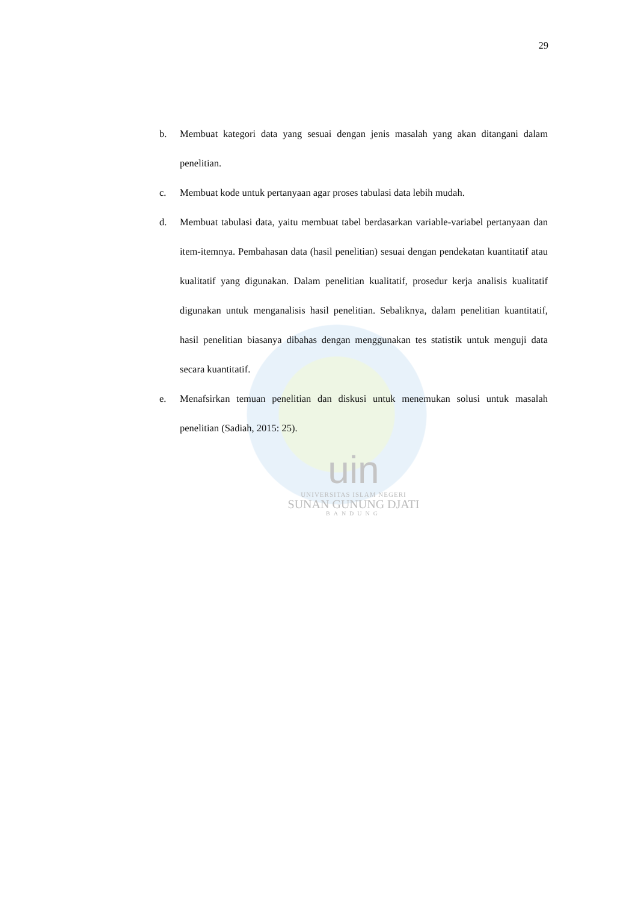29
b. Membuat kategori data yang sesuai dengan jenis masalah yang akan ditangani dalam penelitian.
c. Membuat kode untuk pertanyaan agar proses tabulasi data lebih mudah.
d. Membuat tabulasi data, yaitu membuat tabel berdasarkan variable-variabel pertanyaan dan item-itemnya. Pembahasan data (hasil penelitian) sesuai dengan pendekatan kuantitatif atau kualitatif yang digunakan. Dalam penelitian kualitatif, prosedur kerja analisis kualitatif digunakan untuk menganalisis hasil penelitian. Sebaliknya, dalam penelitian kuantitatif, hasil penelitian biasanya dibahas dengan menggunakan tes statistik untuk menguji data secara kuantitatif.
e. Menafsirkan temuan penelitian dan diskusi untuk menemukan solusi untuk masalah penelitian (Sadiah, 2015: 25).
uin
UNIVERSITAS ISLAM NEGERI
SUNAN GUNUNG DJATI
BANDUNG